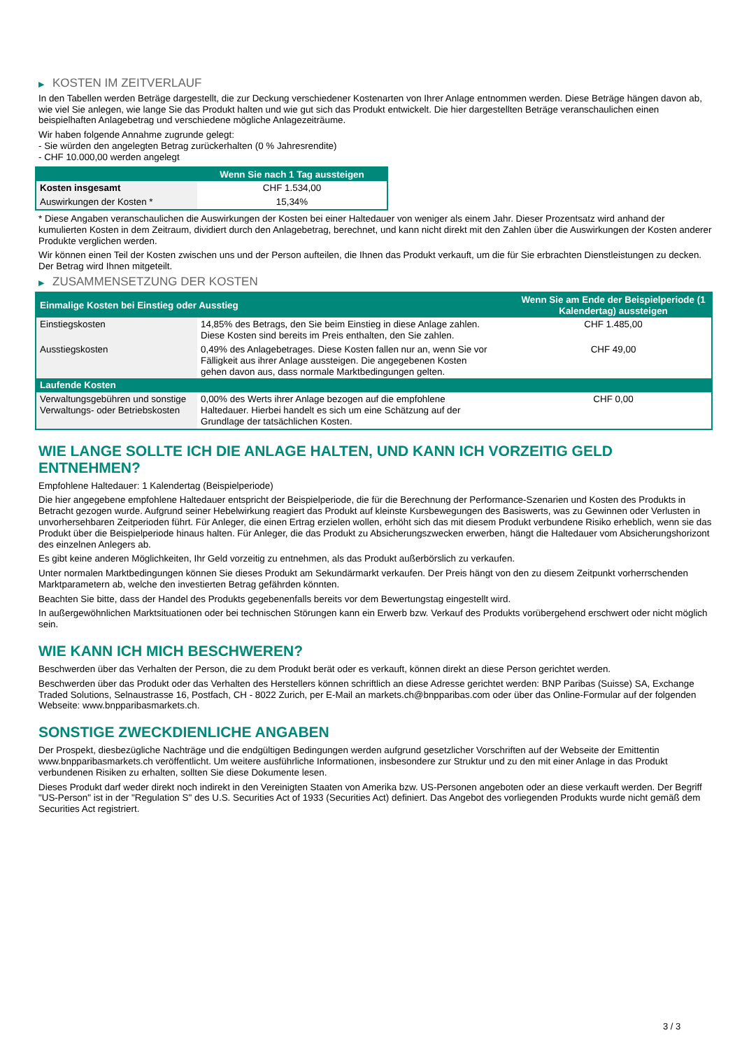▶ KOSTEN IM ZEITVERLAUF
In den Tabellen werden Beträge dargestellt, die zur Deckung verschiedener Kostenarten von Ihrer Anlage entnommen werden. Diese Beträge hängen davon ab, wie viel Sie anlegen, wie lange Sie das Produkt halten und wie gut sich das Produkt entwickelt. Die hier dargestellten Beträge veranschaulichen einen beispielhaften Anlagebetrag und verschiedene mögliche Anlagezeiträume.
Wir haben folgende Annahme zugrunde gelegt:
- Sie würden den angelegten Betrag zurückerhalten (0 % Jahresrendite)
- CHF 10.000,00 werden angelegt
| | Wenn Sie nach 1 Tag aussteigen |
| --- | --- |
| Kosten insgesamt | CHF 1.534,00 |
| Auswirkungen der Kosten * | 15,34% |
* Diese Angaben veranschaulichen die Auswirkungen der Kosten bei einer Haltedauer von weniger als einem Jahr. Dieser Prozentsatz wird anhand der kumulierten Kosten in dem Zeitraum, dividiert durch den Anlagebetrag, berechnet, und kann nicht direkt mit den Zahlen über die Auswirkungen der Kosten anderer Produkte verglichen werden.
Wir können einen Teil der Kosten zwischen uns und der Person aufteilen, die Ihnen das Produkt verkauft, um die für Sie erbrachten Dienstleistungen zu decken. Der Betrag wird Ihnen mitgeteilt.
▶ ZUSAMMENSETZUNG DER KOSTEN
| Einmalige Kosten bei Einstieg oder Ausstieg | | Wenn Sie am Ende der Beispielperiode (1 Kalendertag) aussteigen |
| --- | --- | --- |
| Einstiegskosten | 14,85% des Betrags, den Sie beim Einstieg in diese Anlage zahlen. Diese Kosten sind bereits im Preis enthalten, den Sie zahlen. | CHF 1.485,00 |
| Ausstiegskosten | 0,49% des Anlagebetrages. Diese Kosten fallen nur an, wenn Sie vor Fälligkeit aus ihrer Anlage aussteigen. Die angegebenen Kosten gehen davon aus, dass normale Marktbedingungen gelten. | CHF 49,00 |
| Laufende Kosten | | |
| Verwaltungsgebühren und sonstige Verwaltungs- oder Betriebskosten | 0,00% des Werts ihrer Anlage bezogen auf die empfohlene Haltedauer. Hierbei handelt es sich um eine Schätzung auf der Grundlage der tatsächlichen Kosten. | CHF 0,00 |
WIE LANGE SOLLTE ICH DIE ANLAGE HALTEN, UND KANN ICH VORZEITIG GELD ENTNEHMEN?
Empfohlene Haltedauer: 1 Kalendertag (Beispielperiode)
Die hier angegebene empfohlene Haltedauer entspricht der Beispielperiode, die für die Berechnung der Performance-Szenarien und Kosten des Produkts in Betracht gezogen wurde. Aufgrund seiner Hebelwirkung reagiert das Produkt auf kleinste Kursbewegungen des Basiswerts, was zu Gewinnen oder Verlusten in unvorhersehbaren Zeitperioden führt. Für Anleger, die einen Ertrag erzielen wollen, erhöht sich das mit diesem Produkt verbundene Risiko erheblich, wenn sie das Produkt über die Beispielperiode hinaus halten. Für Anleger, die das Produkt zu Absicherungszwecken erwerben, hängt die Haltedauer vom Absicherungshorizont des einzelnen Anlegers ab.
Es gibt keine anderen Möglichkeiten, Ihr Geld vorzeitig zu entnehmen, als das Produkt außerbörslich zu verkaufen.
Unter normalen Marktbedingungen können Sie dieses Produkt am Sekundärmarkt verkaufen. Der Preis hängt von den zu diesem Zeitpunkt vorherrschenden Marktparametern ab, welche den investierten Betrag gefährden könnten.
Beachten Sie bitte, dass der Handel des Produkts gegebenenfalls bereits vor dem Bewertungstag eingestellt wird.
In außergewöhnlichen Marktsituationen oder bei technischen Störungen kann ein Erwerb bzw. Verkauf des Produkts vorübergehend erschwert oder nicht möglich sein.
WIE KANN ICH MICH BESCHWEREN?
Beschwerden über das Verhalten der Person, die zu dem Produkt berät oder es verkauft, können direkt an diese Person gerichtet werden.
Beschwerden über das Produkt oder das Verhalten des Herstellers können schriftlich an diese Adresse gerichtet werden: BNP Paribas (Suisse) SA, Exchange Traded Solutions, Selnaustrasse 16, Postfach, CH - 8022 Zurich, per E-Mail an markets.ch@bnpparibas.com oder über das Online-Formular auf der folgenden Webseite: www.bnpparibasmarkets.ch.
SONSTIGE ZWECKDIENLICHE ANGABEN
Der Prospekt, diesbezügliche Nachträge und die endgültigen Bedingungen werden aufgrund gesetzlicher Vorschriften auf der Webseite der Emittentin www.bnpparibasmarkets.ch veröffentlicht. Um weitere ausführliche Informationen, insbesondere zur Struktur und zu den mit einer Anlage in das Produkt verbundenen Risiken zu erhalten, sollten Sie diese Dokumente lesen.
Dieses Produkt darf weder direkt noch indirekt in den Vereinigten Staaten von Amerika bzw. US-Personen angeboten oder an diese verkauft werden. Der Begriff "US-Person" ist in der "Regulation S" des U.S. Securities Act of 1933 (Securities Act) definiert. Das Angebot des vorliegenden Produkts wurde nicht gemäß dem Securities Act registriert.
3 / 3